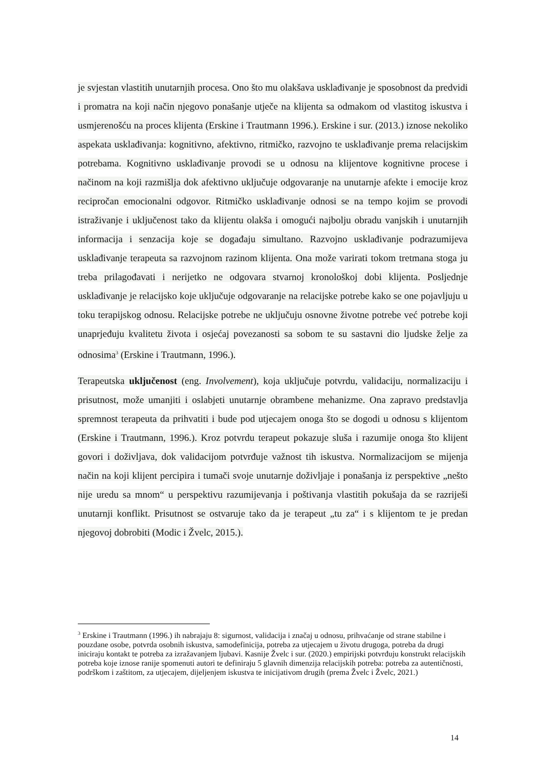je svjestan vlastitih unutarnjih procesa. Ono što mu olakšava usklađivanje je sposobnost da predvidi i promatra na koji način njegovo ponašanje utječe na klijenta sa odmakom od vlastitog iskustva i usmjerenošću na proces klijenta (Erskine i Trautmann 1996.). Erskine i sur. (2013.) iznose nekoliko aspekata usklađivanja: kognitivno, afektivno, ritmičko, razvojno te usklađivanje prema relacijskim potrebama. Kognitivno usklađivanje provodi se u odnosu na klijentove kognitivne procese i načinom na koji razmišlja dok afektivno uključuje odgovaranje na unutarnje afekte i emocije kroz recipročan emocionalni odgovor. Ritmičko usklađivanje odnosi se na tempo kojim se provodi istraživanje i uključenost tako da klijentu olakša i omogući najbolju obradu vanjskih i unutarnjih informacija i senzacija koje se događaju simultano. Razvojno usklađivanje podrazumijeva usklađivanje terapeuta sa razvojnom razinom klijenta. Ona može varirati tokom tretmana stoga ju treba prilagođavati i nerijetko ne odgovara stvarnoj kronološkoj dobi klijenta. Posljednje usklađivanje je relacijsko koje uključuje odgovaranje na relacijske potrebe kako se one pojavljuju u toku terapijskog odnosu. Relacijske potrebe ne uključuju osnovne životne potrebe već potrebe koji unaprjeđuju kvalitetu života i osjećaj povezanosti sa sobom te su sastavni dio ljudske želje za odnosima<sup>3</sup> (Erskine i Trautmann, 1996.).
Terapeutska uključenost (eng. Involvement), koja uključuje potvrdu, validaciju, normalizaciju i prisutnost, može umanjiti i oslabjeti unutarnje obrambene mehanizme. Ona zapravo predstavlja spremnost terapeuta da prihvatiti i bude pod utjecajem onoga što se dogodi u odnosu s klijentom (Erskine i Trautmann, 1996.). Kroz potvrdu terapeut pokazuje sluša i razumije onoga što klijent govori i doživljava, dok validacijom potvrđuje važnost tih iskustva. Normalizacijom se mijenja način na koji klijent percipira i tumači svoje unutarnje doživljaje i ponašanja iz perspektive „nešto nije uredu sa mnom“ u perspektivu razumijevanja i poštivanja vlastitih pokušaja da se razriješi unutarnji konflikt. Prisutnost se ostvaruje tako da je terapeut „tu za“ i s klijentom te je predan njegovoj dobrobiti (Modic i Žvelc, 2015.).
<sup>3</sup> Erskine i Trautmann (1996.) ih nabrajaju 8: sigurnost, validacija i značaj u odnosu, prihvaćanje od strane stabilne i pouzdane osobe, potvrda osobnih iskustva, samodefinicija, potreba za utjecajem u životu drugoga, potreba da drugi iniciraju kontakt te potreba za izražavanjem ljubavi. Kasnije Žvelc i sur. (2020.) empirijski potvrđuju konstrukt relacijskih potreba koje iznose ranije spomenuti autori te definiraju 5 glavnih dimenzija relacijskih potreba: potreba za autentičnosti, podrškom i zaštitom, za utjecajem, dijeljenjem iskustva te inicijativom drugih (prema Žvelc i Žvelc, 2021.)
14